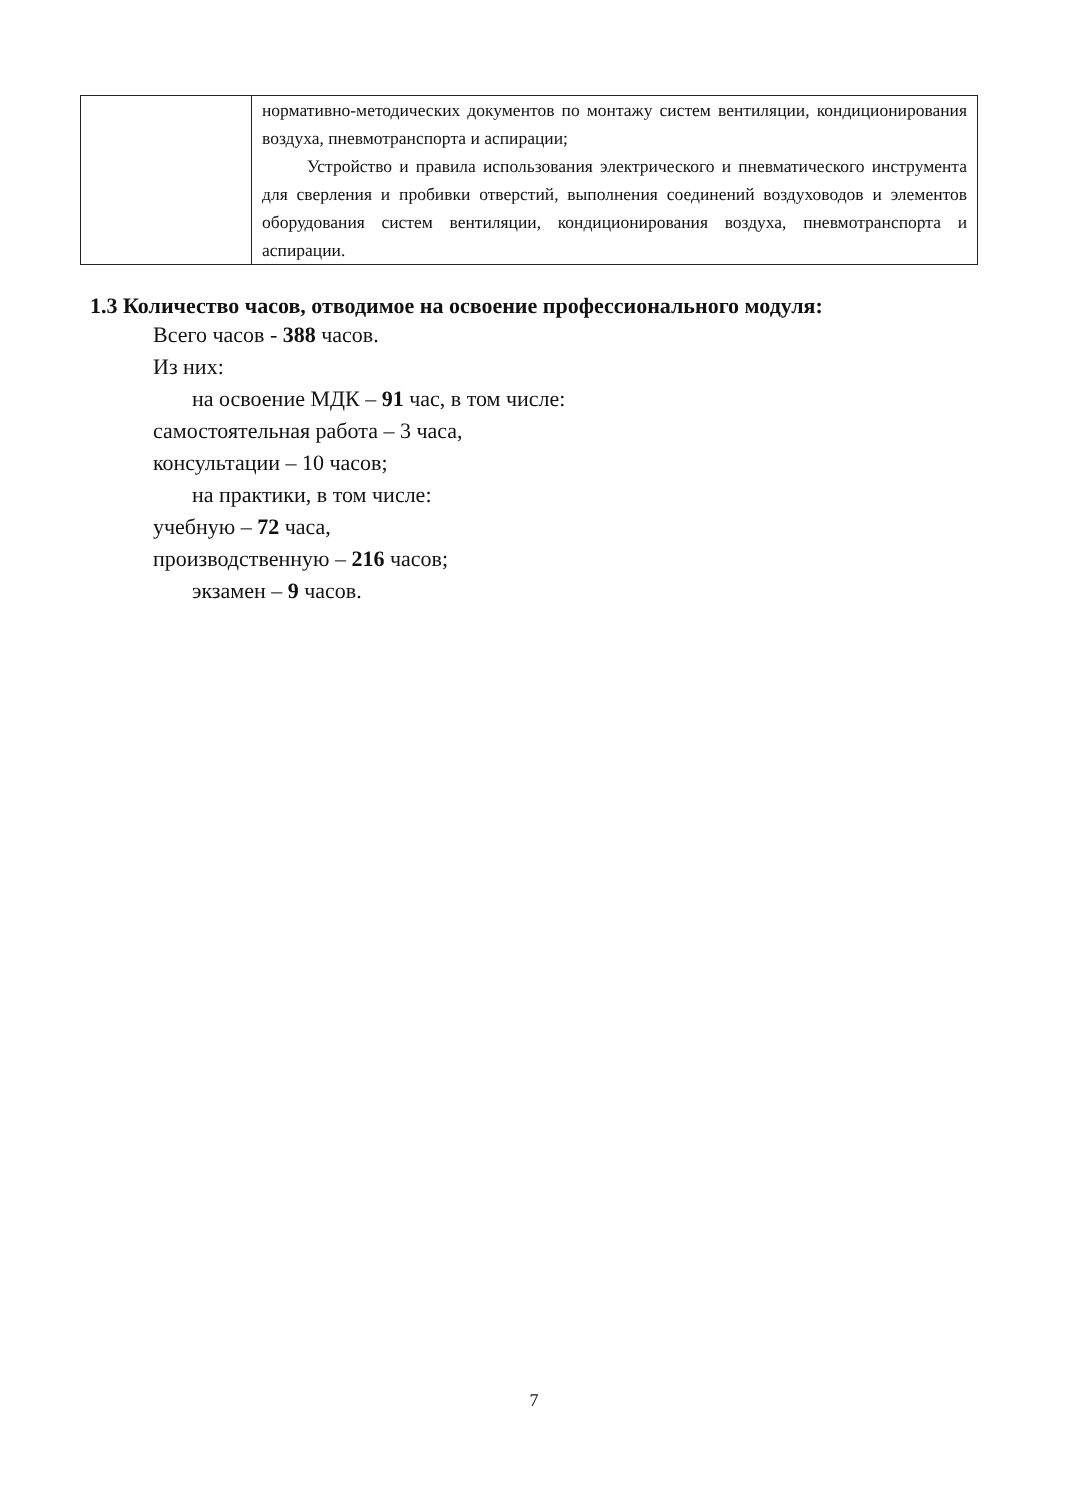| | нормативно-методических документов по монтажу систем вентиляции, кондиционирования воздуха, пневмотранспорта и аспирации; Устройство и правила использования электрического и пневматического инструмента для сверления и пробивки отверстий, выполнения соединений воздуховодов и элементов оборудования систем вентиляции, кондиционирования воздуха, пневмотранспорта и аспирации. |
1.3 Количество часов, отводимое на освоение профессионального модуля:
Всего часов - 388 часов.
Из них:
на освоение МДК – 91 час, в том числе:
самостоятельная работа – 3 часа,
консультации – 10 часов;
на практики, в том числе:
учебную – 72 часа,
производственную – 216 часов;
экзамен – 9 часов.
7